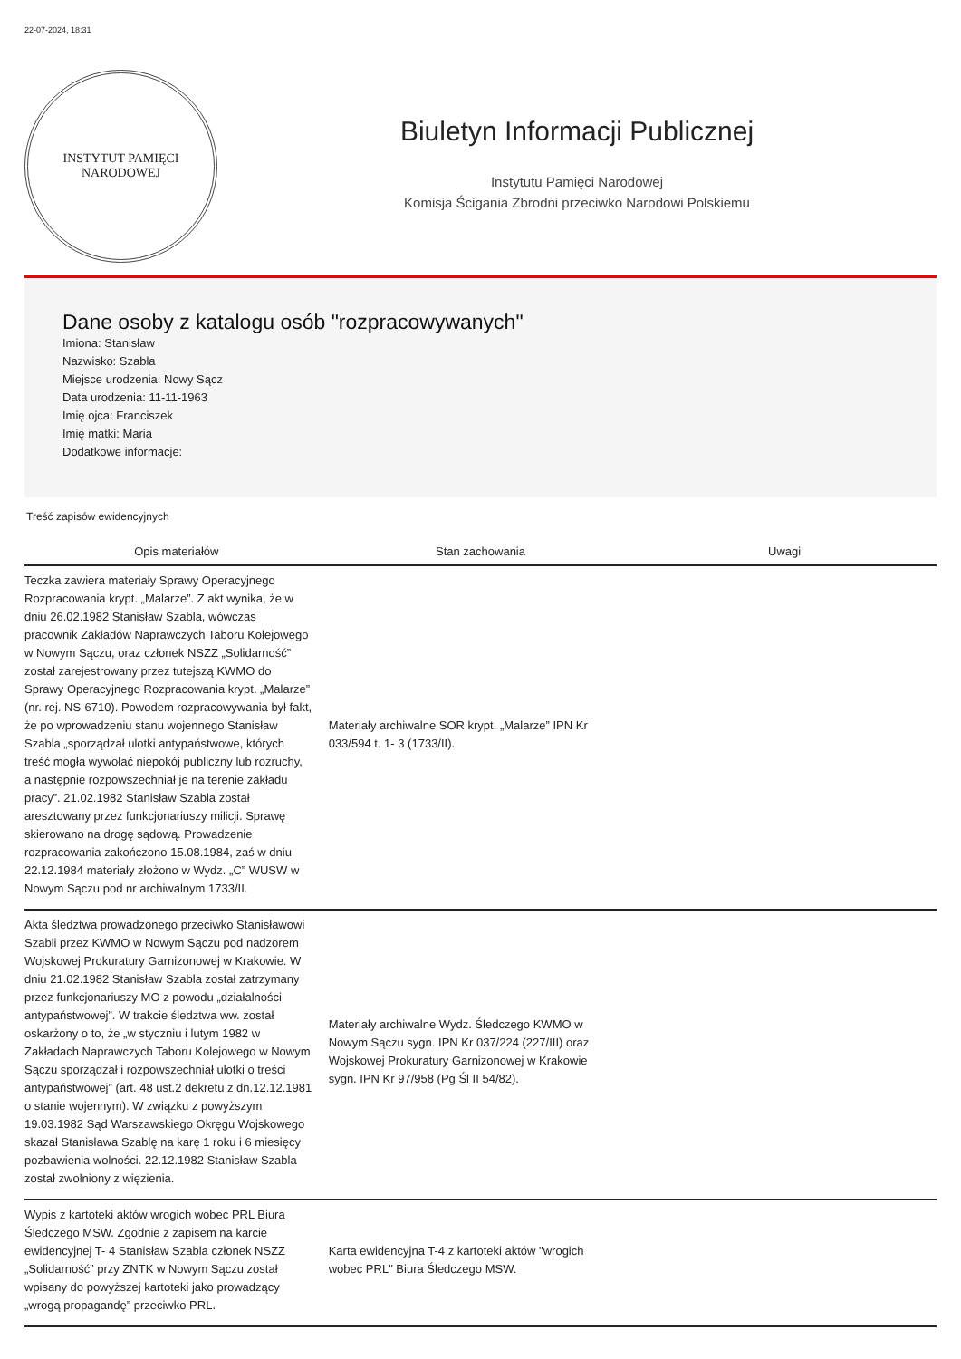22-07-2024, 18:31
INSTYTUT PAMIĘCI
NARODOWEJ
Biuletyn Informacji Publicznej
Instytutu Pamięci Narodowej
Komisja Ścigania Zbrodni przeciwko Narodowi Polskiemu
Dane osoby z katalogu osób "rozpracowywanych"
Imiona: Stanisław
Nazwisko: Szabla
Miejsce urodzenia: Nowy Sącz
Data urodzenia: 11-11-1963
Imię ojca: Franciszek
Imię matki: Maria
Dodatkowe informacje:
Treść zapisów ewidencyjnych
| Opis materiałów | Stan zachowania | Uwagi |
| --- | --- | --- |
| Teczka zawiera materiały Sprawy Operacyjnego Rozpracowania krypt. „Malarze”. Z akt wynika, że w dniu 26.02.1982 Stanisław Szabla, wówczas pracownik Zakładów Naprawczych Taboru Kolejowego w Nowym Sączu, oraz członek NSZZ „Solidarność” został zarejestrowany przez tutejszą KWMO do Sprawy Operacyjnego Rozpracowania krypt. „Malarze” (nr. rej. NS-6710). Powodem rozpracowywania był fakt, że po wprowadzeniu stanu wojennego Stanisław Szabla „sporządzał ulotki antypaństwowe, których treść mogła wywołać niepokój publiczny lub rozruchy, a następnie rozpowszechniał je na terenie zakładu pracy”. 21.02.1982 Stanisław Szabla został aresztowany przez funkcjonariuszy milicji. Sprawę skierowano na drogę sądową. Prowadzenie rozpracowania zakończono 15.08.1984, zaś w dniu 22.12.1984 materiały złożono w Wydz. „C” WUSW w Nowym Sączu pod nr archiwalnym 1733/II. | Materiały archiwalne SOR krypt. „Malarze” IPN Kr 033/594 t. 1- 3 (1733/II). | |
| Akta śledztwa prowadzonego przeciwko Stanisławowi Szabli przez KWMO w Nowym Sączu pod nadzorem Wojskowej Prokuratury Garnizonowej w Krakowie. W dniu 21.02.1982 Stanisław Szabla został zatrzymany przez funkcjonariuszy MO z powodu „działalności antypaństwowej”. W trakcie śledztwa ww. został oskarżony o to, że „w styczniu i lutym 1982 w Zakładach Naprawczych Taboru Kolejowego w Nowym Sączu sporządzał i rozpowszechniał ulotki o treści antypaństwowej” (art. 48 ust.2 dekretu z dn.12.12.1981 o stanie wojennym). W związku z powyższym 19.03.1982 Sąd Warszawskiego Okręgu Wojskowego skazał Stanisława Szablę na karę 1 roku i 6 miesięcy pozbawienia wolności. 22.12.1982 Stanisław Szabla został zwolniony z więzienia. | Materiały archiwalne Wydz. Śledczego KWMO w Nowym Sączu sygn. IPN Kr 037/224 (227/III) oraz Wojskowej Prokuratury Garnizonowej w Krakowie sygn. IPN Kr 97/958 (Pg Śl II 54/82). | |
| Wypis z kartoteki aktów wrogich wobec PRL Biura Śledczego MSW. Zgodnie z zapisem na karcie ewidencyjnej T- 4 Stanisław Szabla członek NSZZ „Solidarność” przy ZNTK w Nowym Sączu został wpisany do powyższej kartoteki jako prowadzący „wrogą propagandę” przeciwko PRL. | Karta ewidencyjna T-4 z kartoteki aktów "wrogich wobec PRL" Biura Śledczego MSW. | |